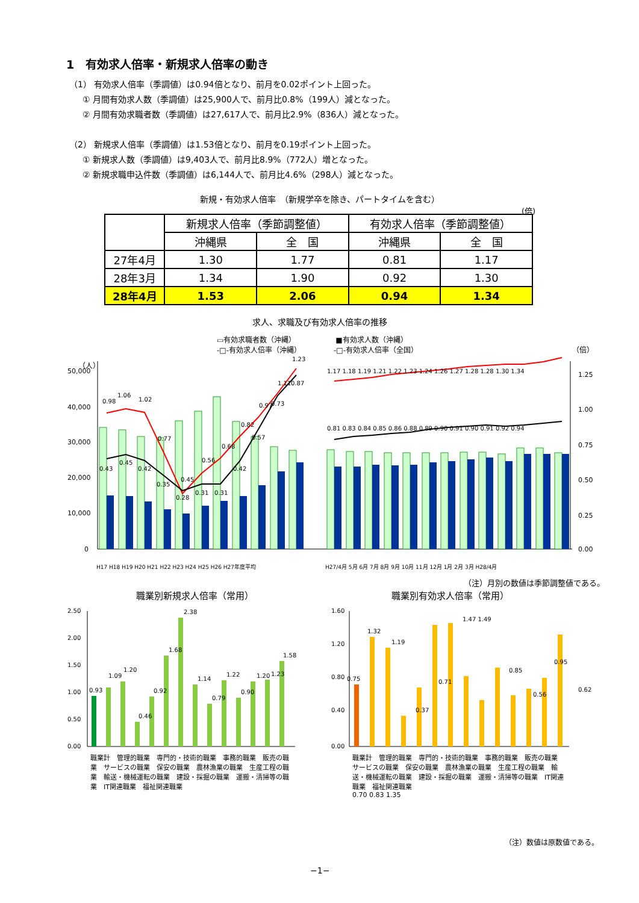1　有効求人倍率・新規求人倍率の動き
（1） 有効求人倍率（季調値）は0.94倍となり、前月を0.02ポイント上回った。
① 月間有効求人数（季調値）は25,900人で、前月比0.8%（199人）減となった。
② 月間有効求職者数（季調値）は27,617人で、前月比2.9%（836人）減となった。
（2） 新規求人倍率（季調値）は1.53倍となり、前月を0.19ポイント上回った。
① 新規求人数（季調値）は9,403人で、前月比8.9%（772人）増となった。
② 新規求職申込件数（季調値）は6,144人で、前月比4.6%（298人）減となった。
新規・有効求人倍率　（新規学卒を除き、パートタイムを含む）
(倍)
| | 新規求人倍率（季節調整値） | | 有効求人倍率（季節調整値） | |
| --- | --- | --- | --- | --- |
| | 沖縄県 | 全 国 | 沖縄県 | 全 国 |
| 27年4月 | 1.30 | 1.77 | 0.81 | 1.17 |
| 28年3月 | 1.34 | 1.90 | 0.92 | 1.30 |
| 28年4月 | 1.53 | 2.06 | 0.94 | 1.34 |
求人、求職及び有効求人倍率の推移
▭有効求職者数（沖縄）　　　　　　■有効求人数（沖縄）
-□-有効求人倍率（沖縄）　　　　　-□-有効求人倍率（全国）
50,000
40,000
30,000
20,000
10,000
0
1.25
1.00
0.75
0.50
0.25
0.00
0.98
1.06
1.02
0.77
0.45
0.56
0.68
0.82
0.97
1.11
1.23
0.43
0.45
0.42
0.35
0.28
0.31
0.31
0.42
0.57
0.73
0.87
1.17 1.18 1.19 1.21 1.22 1.23 1.24 1.26 1.27 1.28 1.28 1.30 1.34
0.81 0.83 0.84 0.85 0.86 0.88 0.89 0.90 0.91 0.90 0.91 0.92 0.94
H17 H18 H19 H20 H21 H22 H23 H24 H25 H26 H27年度平均
H27/4月 5月 6月 7月 8月 9月 10月 11月 12月 1月 2月 3月 H28/4月
（人）
（倍）
（注）月別の数値は季節調整値である。
職業別新規求人倍率（常用） 職業別有効求人倍率（常用）
2.50
2.00
1.50
1.00
0.50
0.00
1.60
1.20
0.80
0.40
0.00
0.93
1.09
1.20
0.46
0.92
1.68
2.38
1.14
0.79
1.22
0.90
1.20
1.23
1.58
0.75
1.32
1.19
0.37
0.71
1.47 1.49
0.85
0.56
0.95
0.62
職業計　管理的職業　専門的・技術的職業　事務的職業　販売の職業　サービスの職業　保安の職業　農林漁業の職業　生産工程の職業　輸送・機械運転の職業　建設・採掘の職業　運搬・清掃等の職業　IT関連職業　福祉関連職業
職業計　管理的職業　専門的・技術的職業　事務的職業　販売の職業　サービスの職業　保安の職業　農林漁業の職業　生産工程の職業　輸送・機械運転の職業　建設・採掘の職業　運搬・清掃等の職業　IT関連職業　福祉関連職業
0.70 0.83 1.35
（注）数値は原数値である。
−1−